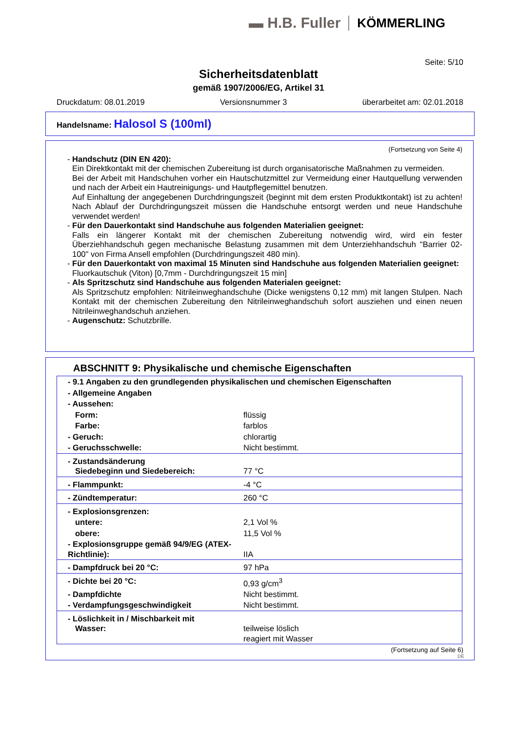▬ H.B. Fuller KÖMMERLING
Seite: 5/10
Sicherheitsdatenblatt
gemäß 1907/2006/EG, Artikel 31
Druckdatum: 08.01.2019 Versionsnummer 3 überarbeitet am: 02.01.2018
Handelsname: Halosol S (100ml)
(Fortsetzung von Seite 4)
- Handschutz (DIN EN 420):
Ein Direktkontakt mit der chemischen Zubereitung ist durch organisatorische Maßnahmen zu vermeiden.
Bei der Arbeit mit Handschuhen vorher ein Hautschutzmittel zur Vermeidung einer Hautquellung verwenden und nach der Arbeit ein Hautreinigungs- und Hautpflegemittel benutzen.
Auf Einhaltung der angegebenen Durchdringungszeit (beginnt mit dem ersten Produktkontakt) ist zu achten! Nach Ablauf der Durchdringungszeit müssen die Handschuhe entsorgt werden und neue Handschuhe verwendet werden!
- Für den Dauerkontakt sind Handschuhe aus folgenden Materialien geeignet:
Falls ein längerer Kontakt mit der chemischen Zubereitung notwendig wird, wird ein fester Überziehhandschuh gegen mechanische Belastung zusammen mit dem Unterziehhandschuh "Barrier 02-100" von Firma Ansell empfohlen (Durchdringungszeit 480 min).
- Für den Dauerkontakt von maximal 15 Minuten sind Handschuhe aus folgenden Materialien geeignet:
Fluorkautschuk (Viton) [0,7mm - Durchdringungszeit 15 min]
- Als Spritzschutz sind Handschuhe aus folgenden Materialen geeignet:
Als Spritzschutz empfohlen: Nitrileinweghandschuhe (Dicke wenigstens 0,12 mm) mit langen Stulpen. Nach Kontakt mit der chemischen Zubereitung den Nitrileinweghandschuh sofort ausziehen und einen neuen Nitrileinweghandschuh anziehen.
- Augenschutz: Schutzbrille.
ABSCHNITT 9: Physikalische und chemische Eigenschaften
| - 9.1 Angaben zu den grundlegenden physikalischen und chemischen Eigenschaften | |
| - Allgemeine Angaben | |
| - Aussehen: | |
| Form: | flüssig |
| Farbe: | farblos |
| - Geruch: | chlorartig |
| - Geruchsschwelle: | Nicht bestimmt. |
| - Zustandsänderung Siedebeginn und Siedebereich: | 77 °C |
| - Flammpunkt: | -4 °C |
| - Zündtemperatur: | 260 °C |
| - Explosionsgrenzen: | |
| untere: | 2,1 Vol % |
| obere: | 11,5 Vol % |
| - Explosionsgruppe gemäß 94/9/EG (ATEX-Richtlinie): | IIA |
| - Dampfdruck bei 20 °C: | 97 hPa |
| - Dichte bei 20 °C: | 0,93 g/cm<sup>3</sup> |
| - Dampfdichte | Nicht bestimmt. |
| - Verdampfungsgeschwindigkeit | Nicht bestimmt. |
| - Löslichkeit in / Mischbarkeit mit Wasser: | teilweise löslich reagiert mit Wasser |
(Fortsetzung auf Seite 6)
DE